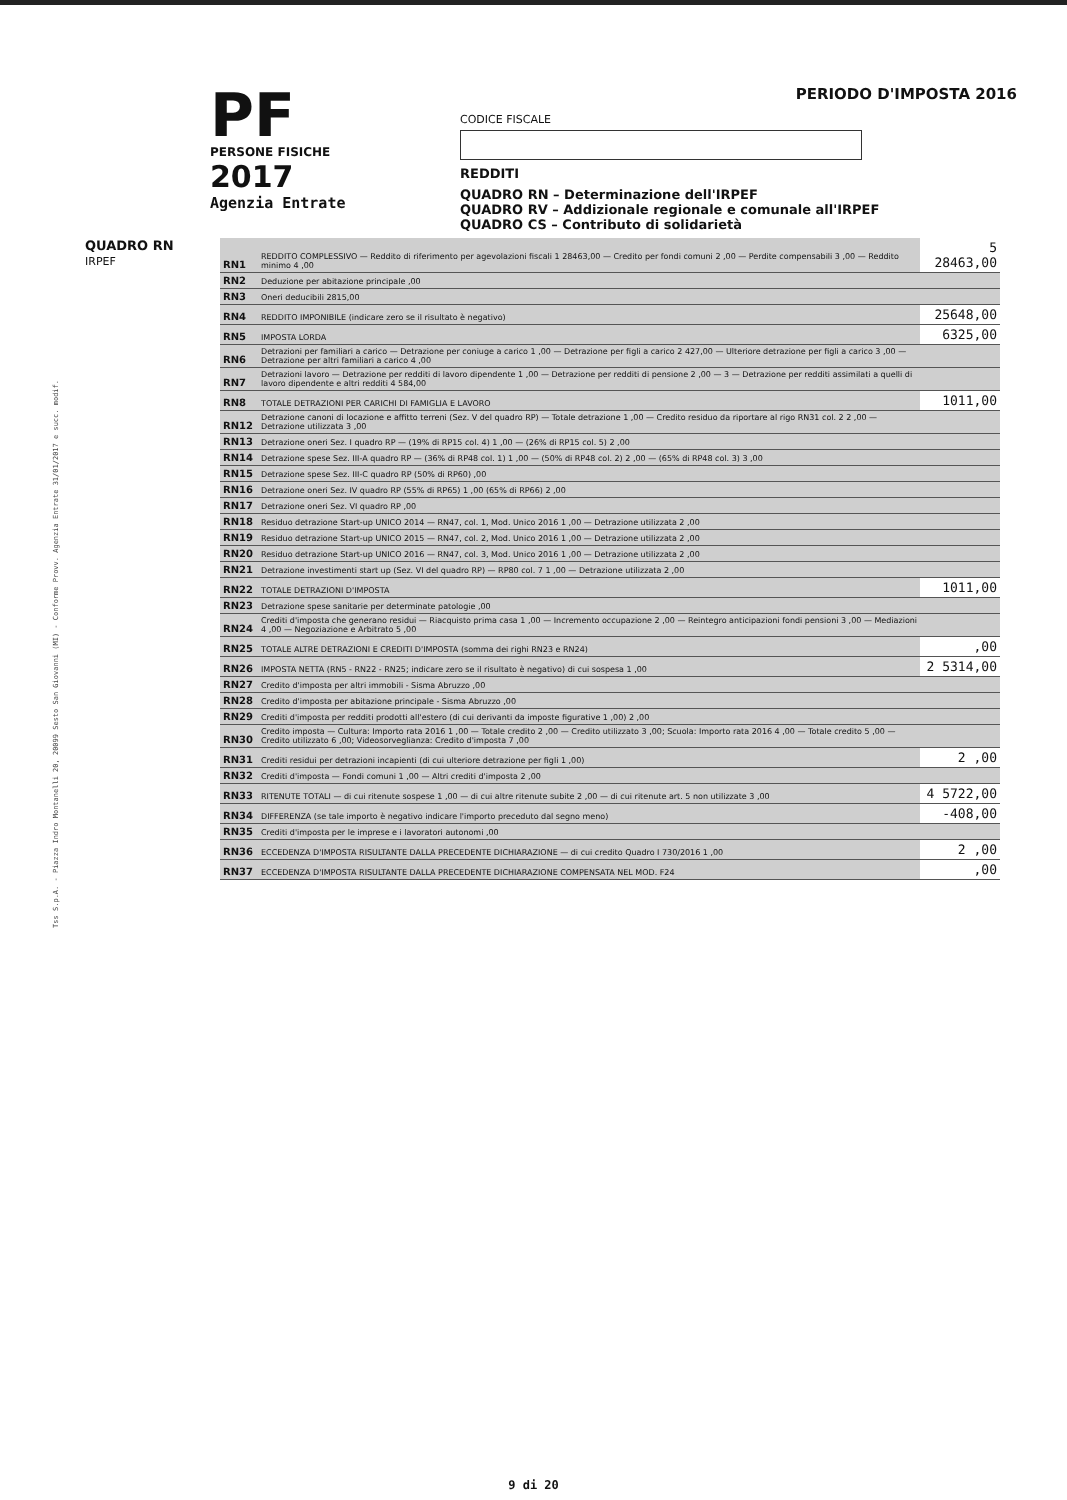Tss S.p.A. - Piazza Indro Montanelli 20, 20099 Sesto San Giovanni (MI) - Conforme Provv. Agenzia Entrate 31/01/2017 e succ. modif.
PF
PERSONE FISICHE
2017
Agenzia Entrate
PERIODO D'IMPOSTA 2016
CODICE FISCALE
REDDITI
QUADRO RN – Determinazione dell'IRPEF
QUADRO RV – Addizionale regionale e comunale all'IRPEF
QUADRO CS – Contributo di solidarietà
QUADRO RN
IRPEF
| RN1 | REDDITO COMPLESSIVO — Reddito di riferimento per agevolazioni fiscali 1 28463,00 — Credito per fondi comuni 2 ,00 — Perdite compensabili 3 ,00 — Reddito minimo 4 ,00 | 5 28463,00 |
| RN2 | Deduzione per abitazione principale ,00 | |
| RN3 | Oneri deducibili 2815,00 | |
| RN4 | REDDITO IMPONIBILE (indicare zero se il risultato è negativo) | 25648,00 |
| RN5 | IMPOSTA LORDA | 6325,00 |
| RN6 | Detrazioni per familiari a carico — Detrazione per coniuge a carico 1 ,00 — Detrazione per figli a carico 2 427,00 — Ulteriore detrazione per figli a carico 3 ,00 — Detrazione per altri familiari a carico 4 ,00 | |
| RN7 | Detrazioni lavoro — Detrazione per redditi di lavoro dipendente 1 ,00 — Detrazione per redditi di pensione 2 ,00 — 3 — Detrazione per redditi assimilati a quelli di lavoro dipendente e altri redditi 4 584,00 | |
| RN8 | TOTALE DETRAZIONI PER CARICHI DI FAMIGLIA E LAVORO | 1011,00 |
| RN12 | Detrazione canoni di locazione e affitto terreni (Sez. V del quadro RP) — Totale detrazione 1 ,00 — Credito residuo da riportare al rigo RN31 col. 2 2 ,00 — Detrazione utilizzata 3 ,00 | |
| RN13 | Detrazione oneri Sez. I quadro RP — (19% di RP15 col. 4) 1 ,00 — (26% di RP15 col. 5) 2 ,00 | |
| RN14 | Detrazione spese Sez. III-A quadro RP — (36% di RP48 col. 1) 1 ,00 — (50% di RP48 col. 2) 2 ,00 — (65% di RP48 col. 3) 3 ,00 | |
| RN15 | Detrazione spese Sez. III-C quadro RP (50% di RP60) ,00 | |
| RN16 | Detrazione oneri Sez. IV quadro RP (55% di RP65) 1 ,00 (65% di RP66) 2 ,00 | |
| RN17 | Detrazione oneri Sez. VI quadro RP ,00 | |
| RN18 | Residuo detrazione Start-up UNICO 2014 — RN47, col. 1, Mod. Unico 2016 1 ,00 — Detrazione utilizzata 2 ,00 | |
| RN19 | Residuo detrazione Start-up UNICO 2015 — RN47, col. 2, Mod. Unico 2016 1 ,00 — Detrazione utilizzata 2 ,00 | |
| RN20 | Residuo detrazione Start-up UNICO 2016 — RN47, col. 3, Mod. Unico 2016 1 ,00 — Detrazione utilizzata 2 ,00 | |
| RN21 | Detrazione investimenti start up (Sez. VI del quadro RP) — RP80 col. 7 1 ,00 — Detrazione utilizzata 2 ,00 | |
| RN22 | TOTALE DETRAZIONI D'IMPOSTA | 1011,00 |
| RN23 | Detrazione spese sanitarie per determinate patologie ,00 | |
| RN24 | Crediti d'imposta che generano residui — Riacquisto prima casa 1 ,00 — Incremento occupazione 2 ,00 — Reintegro anticipazioni fondi pensioni 3 ,00 — Mediazioni 4 ,00 — Negoziazione e Arbitrato 5 ,00 | |
| RN25 | TOTALE ALTRE DETRAZIONI E CREDITI D'IMPOSTA (somma dei righi RN23 e RN24) | ,00 |
| RN26 | IMPOSTA NETTA (RN5 - RN22 - RN25; indicare zero se il risultato è negativo) di cui sospesa 1 ,00 | 2 5314,00 |
| RN27 | Credito d'imposta per altri immobili - Sisma Abruzzo ,00 | |
| RN28 | Credito d'imposta per abitazione principale - Sisma Abruzzo ,00 | |
| RN29 | Crediti d'imposta per redditi prodotti all'estero (di cui derivanti da imposte figurative 1 ,00) 2 ,00 | |
| RN30 | Credito imposta — Cultura: Importo rata 2016 1 ,00 — Totale credito 2 ,00 — Credito utilizzato 3 ,00; Scuola: Importo rata 2016 4 ,00 — Totale credito 5 ,00 — Credito utilizzato 6 ,00; Videosorveglianza: Credito d'imposta 7 ,00 | |
| RN31 | Crediti residui per detrazioni incapienti (di cui ulteriore detrazione per figli 1 ,00) | 2 ,00 |
| RN32 | Crediti d'imposta — Fondi comuni 1 ,00 — Altri crediti d'imposta 2 ,00 | |
| RN33 | RITENUTE TOTALI — di cui ritenute sospese 1 ,00 — di cui altre ritenute subite 2 ,00 — di cui ritenute art. 5 non utilizzate 3 ,00 | 4 5722,00 |
| RN34 | DIFFERENZA (se tale importo è negativo indicare l'importo preceduto dal segno meno) | -408,00 |
| RN35 | Crediti d'imposta per le imprese e i lavoratori autonomi ,00 | |
| RN36 | ECCEDENZA D'IMPOSTA RISULTANTE DALLA PRECEDENTE DICHIARAZIONE — di cui credito Quadro I 730/2016 1 ,00 | 2 ,00 |
| RN37 | ECCEDENZA D'IMPOSTA RISULTANTE DALLA PRECEDENTE DICHIARAZIONE COMPENSATA NEL MOD. F24 | ,00 |
9 di 20